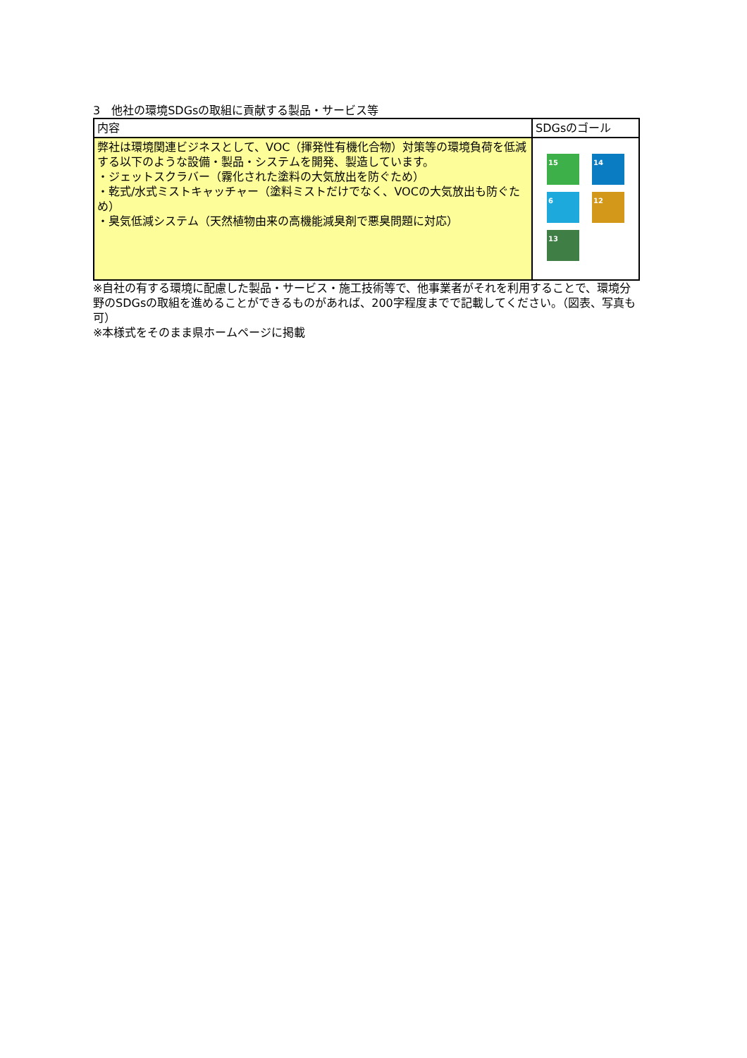3　他社の環境SDGsの取組に貢献する製品・サービス等
| 内容 | SDGsのゴール |
| 弊社は環境関連ビジネスとして、VOC（揮発性有機化合物）対策等の環境負荷を低減する以下のような設備・製品・システムを開発、製造しています。 ・ジェットスクラバー（霧化された塗料の大気放出を防ぐため） ・乾式/水式ミストキャッチャー（塗料ミストだけでなく、VOCの大気放出も防ぐため） ・臭気低減システム（天然植物由来の高機能減臭剤で悪臭問題に対応） | 15 14 6 12 13 |
※自社の有する環境に配慮した製品・サービス・施工技術等で、他事業者がそれを利用することで、環境分野のSDGsの取組を進めることができるものがあれば、200字程度までで記載してください。（図表、写真も可）
※本様式をそのまま県ホームページに掲載